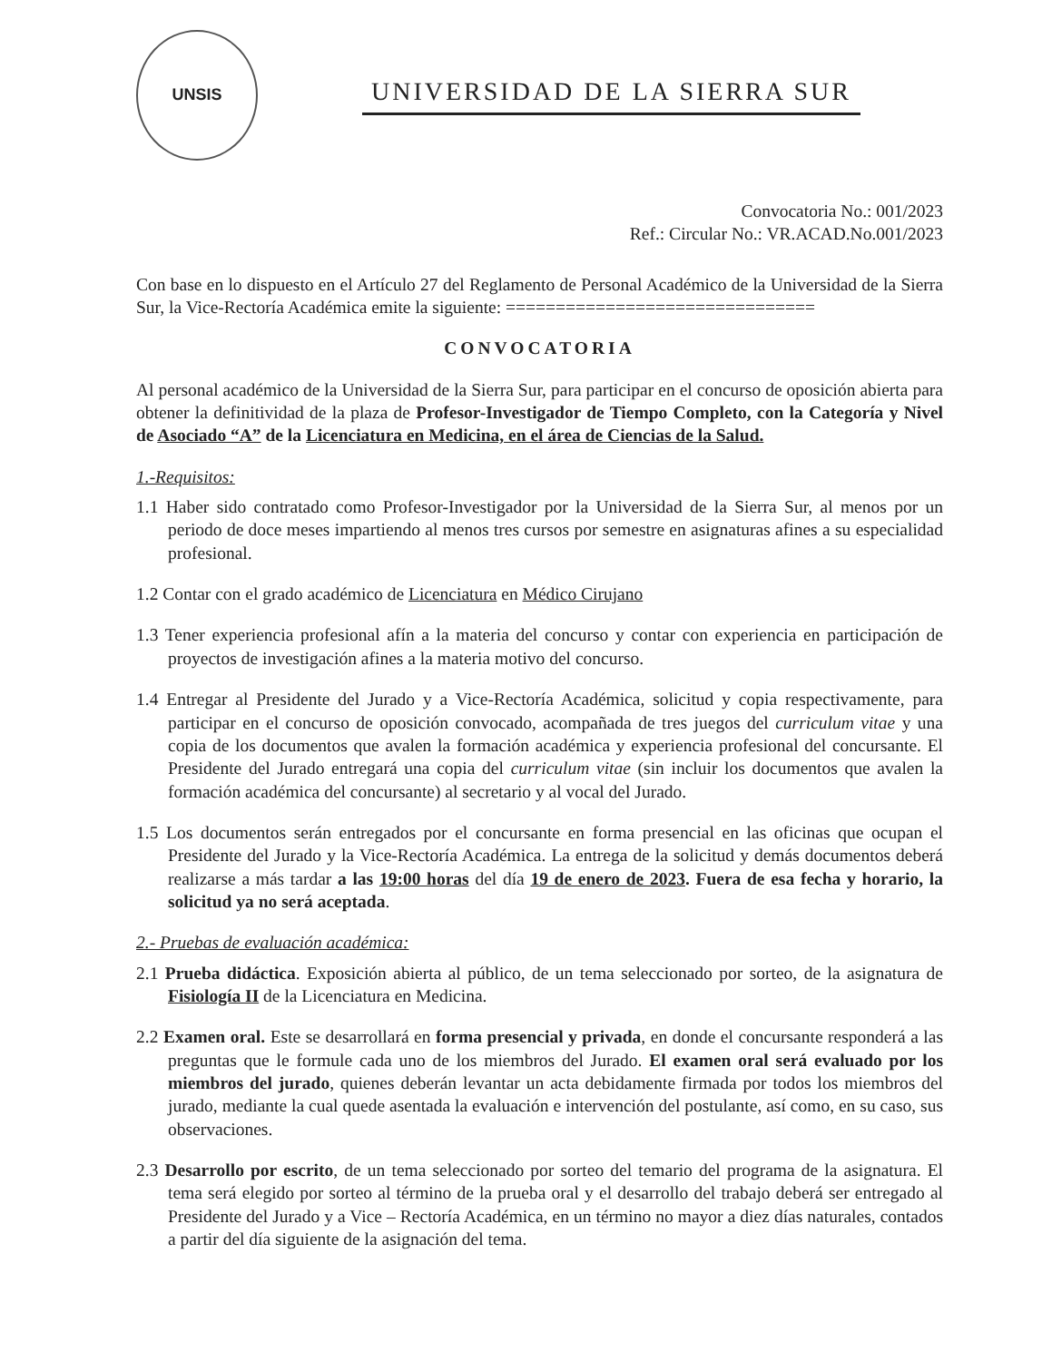UNSIS
UNIVERSIDAD DE LA SIERRA SUR
Convocatoria No.: 001/2023
Ref.: Circular No.: VR.ACAD.No.001/2023
Con base en lo dispuesto en el Artículo 27 del Reglamento de Personal Académico de la Universidad de la Sierra Sur, la Vice-Rectoría Académica emite la siguiente: ===============================
CONVOCATORIA
Al personal académico de la Universidad de la Sierra Sur, para participar en el concurso de oposición abierta para obtener la definitividad de la plaza de Profesor-Investigador de Tiempo Completo, con la Categoría y Nivel de Asociado “A” de la Licenciatura en Medicina, en el área de Ciencias de la Salud.
1.-Requisitos:
1.1 Haber sido contratado como Profesor-Investigador por la Universidad de la Sierra Sur, al menos por un periodo de doce meses impartiendo al menos tres cursos por semestre en asignaturas afines a su especialidad profesional.
1.2 Contar con el grado académico de Licenciatura en Médico Cirujano
1.3 Tener experiencia profesional afín a la materia del concurso y contar con experiencia en participación de proyectos de investigación afines a la materia motivo del concurso.
1.4 Entregar al Presidente del Jurado y a Vice-Rectoría Académica, solicitud y copia respectivamente, para participar en el concurso de oposición convocado, acompañada de tres juegos del curriculum vitae y una copia de los documentos que avalen la formación académica y experiencia profesional del concursante. El Presidente del Jurado entregará una copia del curriculum vitae (sin incluir los documentos que avalen la formación académica del concursante) al secretario y al vocal del Jurado.
1.5 Los documentos serán entregados por el concursante en forma presencial en las oficinas que ocupan el Presidente del Jurado y la Vice-Rectoría Académica. La entrega de la solicitud y demás documentos deberá realizarse a más tardar a las 19:00 horas del día 19 de enero de 2023. Fuera de esa fecha y horario, la solicitud ya no será aceptada.
2.- Pruebas de evaluación académica:
2.1 Prueba didáctica. Exposición abierta al público, de un tema seleccionado por sorteo, de la asignatura de Fisiología II de la Licenciatura en Medicina.
2.2 Examen oral. Este se desarrollará en forma presencial y privada, en donde el concursante responderá a las preguntas que le formule cada uno de los miembros del Jurado. El examen oral será evaluado por los miembros del jurado, quienes deberán levantar un acta debidamente firmada por todos los miembros del jurado, mediante la cual quede asentada la evaluación e intervención del postulante, así como, en su caso, sus observaciones.
2.3 Desarrollo por escrito, de un tema seleccionado por sorteo del temario del programa de la asignatura. El tema será elegido por sorteo al término de la prueba oral y el desarrollo del trabajo deberá ser entregado al Presidente del Jurado y a Vice – Rectoría Académica, en un término no mayor a diez días naturales, contados a partir del día siguiente de la asignación del tema.